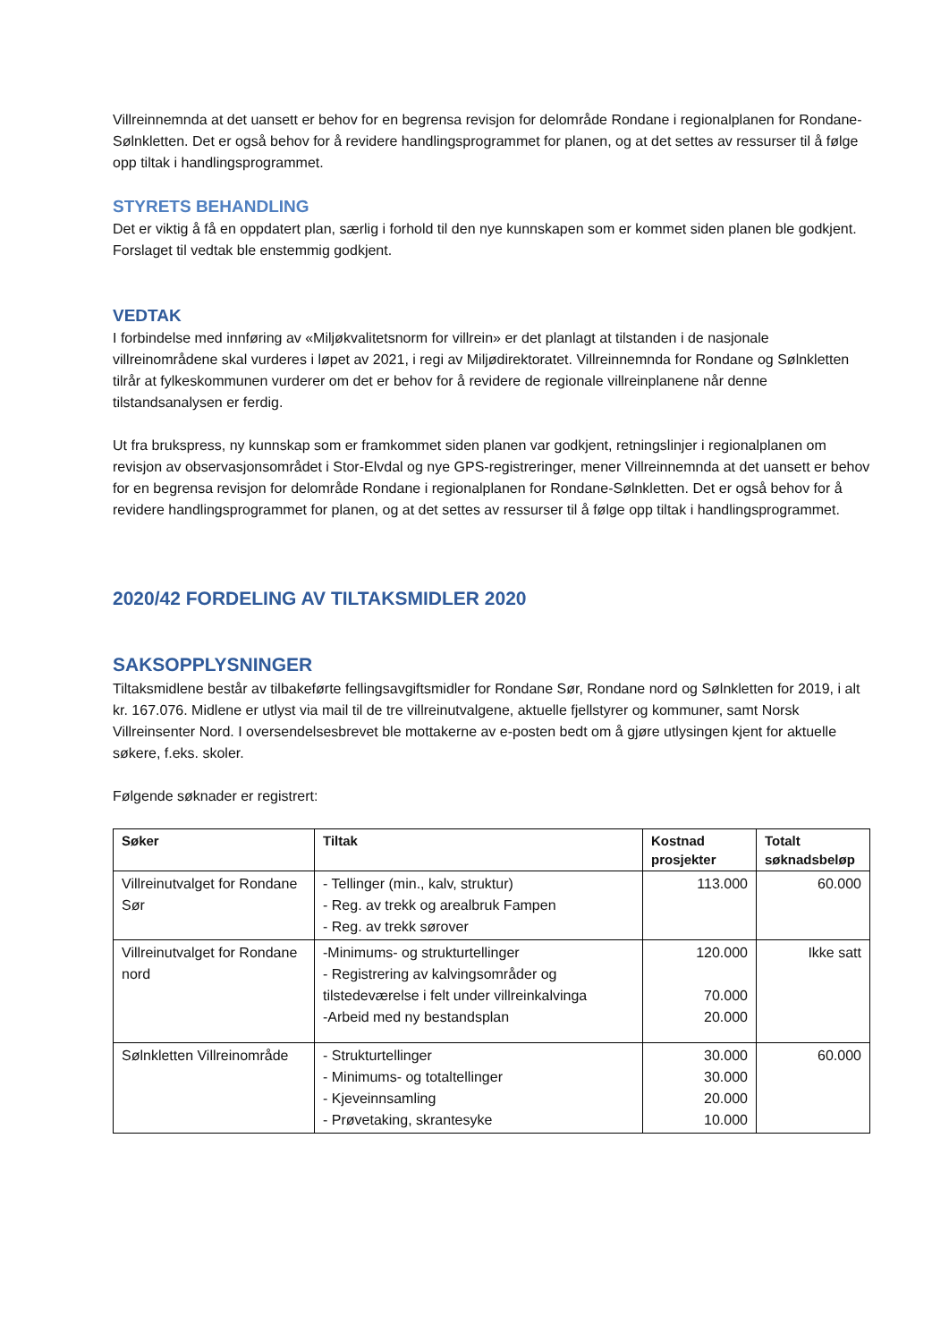Villreinnemnda at det uansett er behov for en begrensa revisjon for delområde Rondane i regionalplanen for Rondane-Sølnkletten. Det er også behov for å revidere handlingsprogrammet for planen, og at det settes av ressurser til å følge opp tiltak i handlingsprogrammet.
STYRETS BEHANDLING
Det er viktig å få en oppdatert plan, særlig i forhold til den nye kunnskapen som er kommet siden planen ble godkjent. Forslaget til vedtak ble enstemmig godkjent.
VEDTAK
I forbindelse med innføring av «Miljøkvalitetsnorm for villrein» er det planlagt at tilstanden i de nasjonale villreinområdene skal vurderes i løpet av 2021, i regi av Miljødirektoratet. Villreinnemnda for Rondane og Sølnkletten tilrår at fylkeskommunen vurderer om det er behov for å revidere de regionale villreinplanene når denne tilstandsanalysen er ferdig.
Ut fra brukspress, ny kunnskap som er framkommet siden planen var godkjent, retningslinjer i regionalplanen om revisjon av observasjonsområdet i Stor-Elvdal og nye GPS-registreringer, mener Villreinnemnda at det uansett er behov for en begrensa revisjon for delområde Rondane i regionalplanen for Rondane-Sølnkletten. Det er også behov for å revidere handlingsprogrammet for planen, og at det settes av ressurser til å følge opp tiltak i handlingsprogrammet.
2020/42 FORDELING AV TILTAKSMIDLER 2020
SAKSOPPLYSNINGER
Tiltaksmidlene består av tilbakeførte fellingsavgiftsmidler for Rondane Sør, Rondane nord og Sølnkletten for 2019, i alt kr. 167.076. Midlene er utlyst via mail til de tre villreinutvalgene, aktuelle fjellstyrer og kommuner, samt Norsk Villreinsenter Nord. I oversendelsesbrevet ble mottakerne av e-posten bedt om å gjøre utlysingen kjent for aktuelle søkere, f.eks. skoler.
Følgende søknader er registrert:
| Søker | Tiltak | Kostnad prosjekter | Totalt søknadsbeløp |
| --- | --- | --- | --- |
| Villreinutvalget for Rondane Sør | - Tellinger (min., kalv, struktur) - Reg. av trekk og arealbruk Fampen - Reg. av trekk sørover | 113.000 | 60.000 |
| Villreinutvalget for Rondane nord | -Minimums- og strukturtellinger - Registrering av kalvingsområder og tilstedeværelse i felt under villreinkalvinga -Arbeid med ny bestandsplan | 120.000 70.000 20.000 | Ikke satt |
| Sølnkletten Villreinområde | - Strukturtellinger - Minimums- og totaltellinger - Kjeveinnsamling - Prøvetaking, skrantesyke | 30.000 30.000 20.000 10.000 | 60.000 |